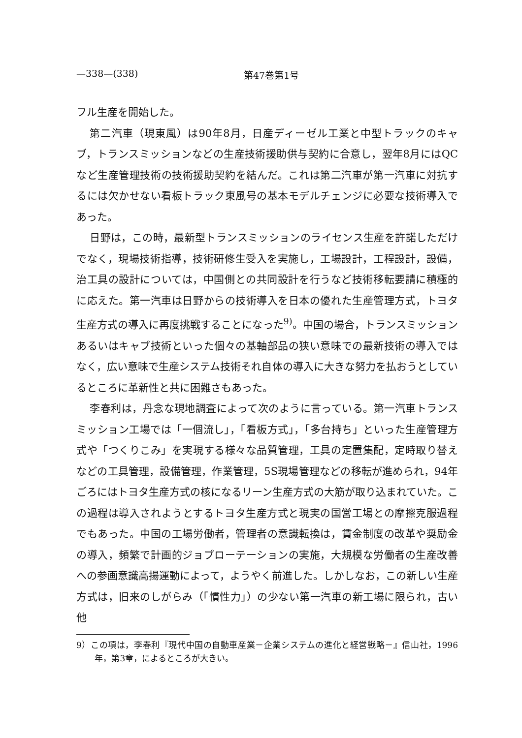—338—(338) 第47巻第1号
フル生産を開始した。
第二汽車（現東風）は90年8月，日産ディーゼル工業と中型トラックのキャブ，トランスミッションなどの生産技術援助供与契約に合意し，翌年8月にはQCなど生産管理技術の技術援助契約を結んだ。これは第二汽車が第一汽車に対抗するには欠かせない看板トラック東風号の基本モデルチェンジに必要な技術導入であった。
日野は，この時，最新型トランスミッションのライセンス生産を許諾しただけでなく，現場技術指導，技術研修生受入を実施し，工場設計，工程設計，設備，治工具の設計については，中国側との共同設計を行うなど技術移転要請に積極的に応えた。第一汽車は日野からの技術導入を日本の優れた生産管理方式，トヨタ生産方式の導入に再度挑戦することになった<sup>9)</sup>。中国の場合，トランスミッションあるいはキャブ技術といった個々の基軸部品の狭い意味での最新技術の導入ではなく，広い意味で生産システム技術それ自体の導入に大きな努力を払おうとしているところに革新性と共に困難さもあった。
李春利は，丹念な現地調査によって次のように言っている。第一汽車トランスミッション工場では「一個流し」，「看板方式」，「多台持ち」といった生産管理方式や「つくりこみ」を実現する様々な品質管理，工具の定置集配，定時取り替えなどの工具管理，設備管理，作業管理，5S現場管理などの移転が進められ，94年ごろにはトヨタ生産方式の核になるリーン生産方式の大筋が取り込まれていた。この過程は導入されようとするトヨタ生産方式と現実の国営工場との摩擦克服過程でもあった。中国の工場労働者，管理者の意識転換は，賃金制度の改革や奨励金の導入，頻繁で計画的ジョブローテーションの実施，大規模な労働者の生産改善への参画意識高揚運動によって，ようやく前進した。しかしなお，この新しい生産方式は，旧来のしがらみ（「慣性力」）の少ない第一汽車の新工場に限られ，古い他
9）この項は，李春利『現代中国の自動車産業－企業システムの進化と経営戦略－』信山社，1996年，第3章，によるところが大きい。